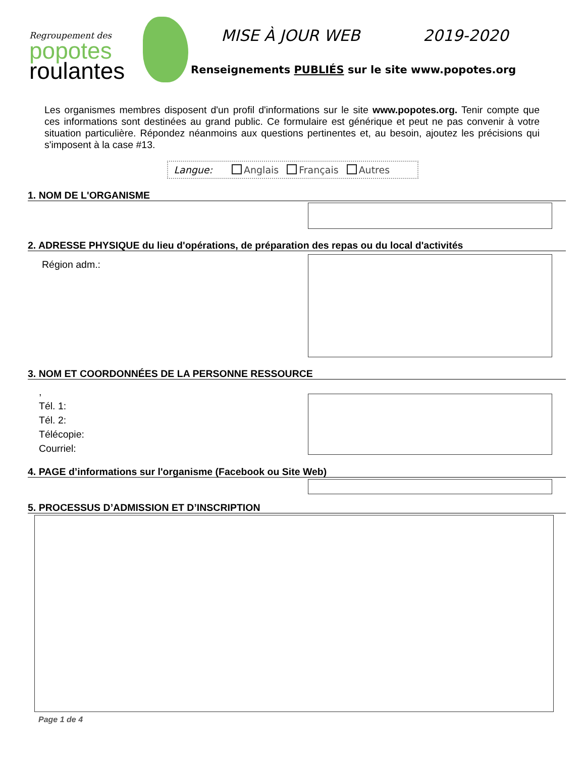Regroupement des
popotes
roulantes
MISE À JOUR WEB 2019-2020
Renseignements PUBLIÉS sur le site www.popotes.org
Les organismes membres disposent d'un profil d'informations sur le site www.popotes.org. Tenir compte que ces informations sont destinées au grand public. Ce formulaire est générique et peut ne pas convenir à votre situation particulière. Répondez néanmoins aux questions pertinentes et, au besoin, ajoutez les précisions qui s'imposent à la case #13.
Langue: Anglais Français Autres
1. NOM DE L'ORGANISME
2. ADRESSE PHYSIQUE du lieu d'opérations, de préparation des repas ou du local d'activités
Région adm.:
3. NOM ET COORDONNÉES DE LA PERSONNE RESSOURCE
,
Tél. 1:
Tél. 2:
Télécopie:
Courriel:
4. PAGE d’informations sur l'organisme (Facebook ou Site Web)
5. PROCESSUS D’ADMISSION ET D’INSCRIPTION
Page 1 de 4